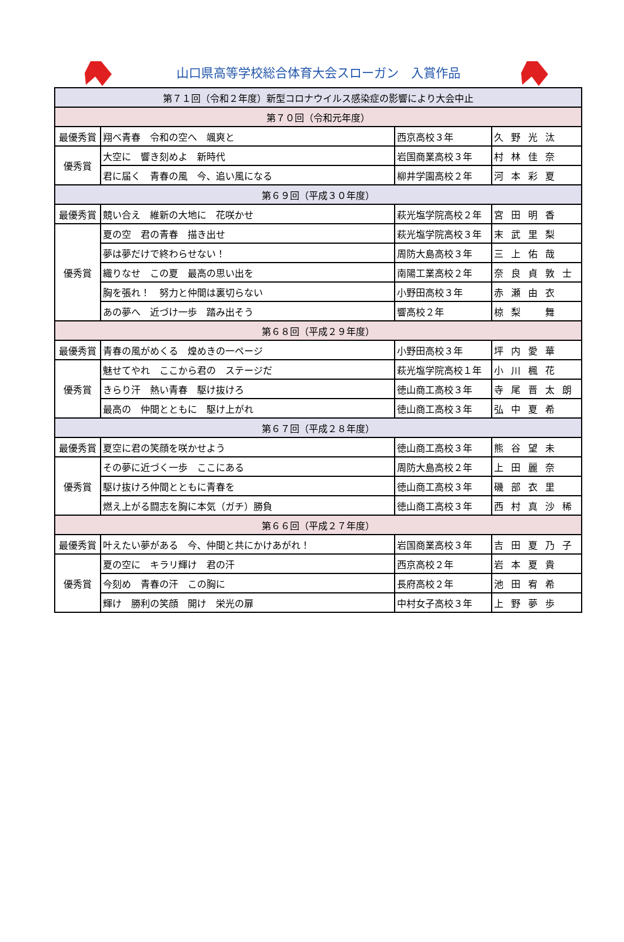山口県高等学校総合体育大会スローガン　入賞作品
| 第７１回（令和２年度）新型コロナウイルス感染症の影響により大会中止 | | | |
| 第７０回（令和元年度） | | | |
| 最優秀賞 | 翔べ青春 令和の空へ 颯爽と | 西京高校３年 | 久野光汰 |
| 優秀賞 | 大空に 響き刻めよ 新時代 | 岩国商業高校３年 | 村林佳奈 |
| | 君に届く 青春の風 今、追い風になる | 柳井学園高校２年 | 河本彩夏 |
| 第６９回（平成３０年度） | | | |
| 最優秀賞 | 競い合え 維新の大地に 花咲かせ | 萩光塩学院高校２年 | 宮田明香 |
| 優秀賞 | 夏の空 君の青春 描き出せ | 萩光塩学院高校３年 | 末武里梨 |
| | 夢は夢だけで終わらせない！ | 周防大島高校３年 | 三上佑哉 |
| | 織りなせ この夏 最高の思い出を | 南陽工業高校２年 | 奈良貞敦士 |
| | 胸を張れ！ 努力と仲間は裏切らない | 小野田高校３年 | 赤瀬由衣 |
| | あの夢へ 近づけ一歩 踏み出そう | 響高校２年 | 椋梨 舞 |
| 第６８回（平成２９年度） | | | |
| 最優秀賞 | 青春の風がめくる 煌めきの一ページ | 小野田高校３年 | 坪内愛華 |
| 優秀賞 | 魅せてやれ ここから君の ステージだ | 萩光塩学院高校１年 | 小川楓花 |
| | きらり汗 熱い青春 駆け抜けろ | 徳山商工高校３年 | 寺尾晋太朗 |
| | 最高の 仲間とともに 駆け上がれ | 徳山商工高校３年 | 弘中夏希 |
| 第６７回（平成２８年度） | | | |
| 最優秀賞 | 夏空に君の笑顔を咲かせよう | 徳山商工高校３年 | 熊谷望未 |
| 優秀賞 | その夢に近づく一歩 ここにある | 周防大島高校２年 | 上田麗奈 |
| | 駆け抜けろ仲間とともに青春を | 徳山商工高校３年 | 磯部衣里 |
| | 燃え上がる闘志を胸に本気（ガチ）勝負 | 徳山商工高校３年 | 西村真沙稀 |
| 第６６回（平成２７年度） | | | |
| 最優秀賞 | 叶えたい夢がある 今、仲間と共にかけあがれ！ | 岩国商業高校３年 | 吉田夏乃子 |
| 優秀賞 | 夏の空に キラリ輝け 君の汗 | 西京高校２年 | 岩本夏貴 |
| | 今刻め 青春の汗 この胸に | 長府高校２年 | 池田宥希 |
| | 輝け 勝利の笑顔 開け 栄光の扉 | 中村女子高校３年 | 上野夢歩 |